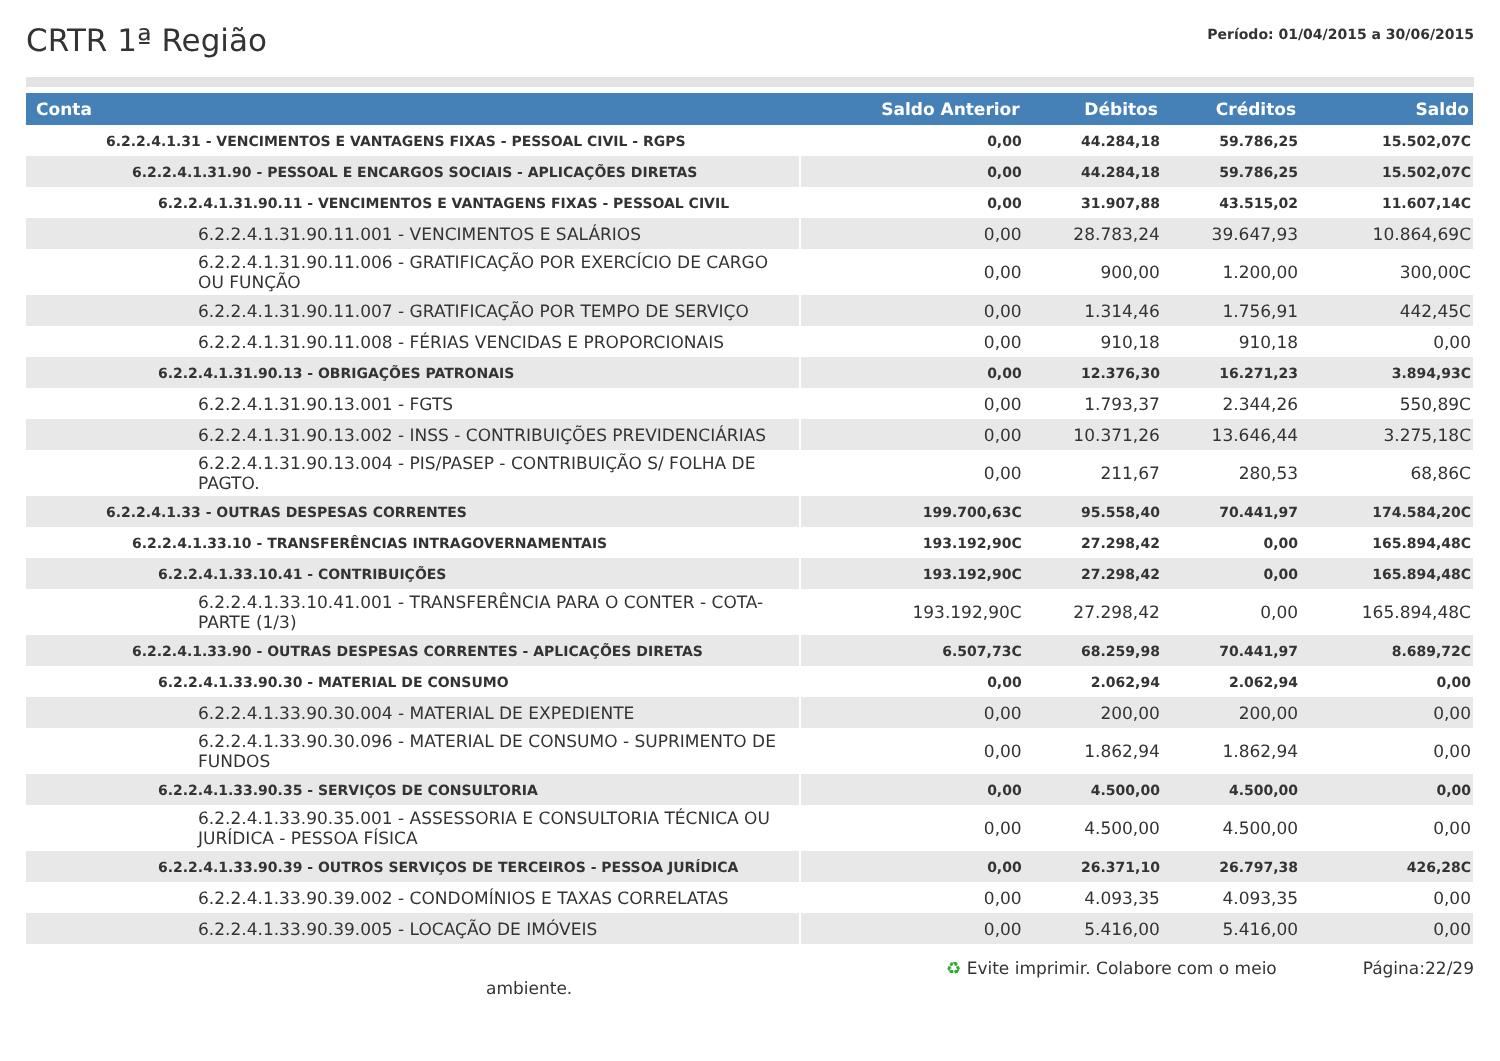CRTR 1ª Região
Período: 01/04/2015 a 30/06/2015
| Conta | Saldo Anterior | Débitos | Créditos | Saldo |
| --- | --- | --- | --- | --- |
| 6.2.2.4.1.31 - VENCIMENTOS E VANTAGENS FIXAS - PESSOAL CIVIL - RGPS | 0,00 | 44.284,18 | 59.786,25 | 15.502,07C |
| 6.2.2.4.1.31.90 - PESSOAL E ENCARGOS SOCIAIS - APLICAÇÕES DIRETAS | 0,00 | 44.284,18 | 59.786,25 | 15.502,07C |
| 6.2.2.4.1.31.90.11 - VENCIMENTOS E VANTAGENS FIXAS - PESSOAL CIVIL | 0,00 | 31.907,88 | 43.515,02 | 11.607,14C |
| 6.2.2.4.1.31.90.11.001 - VENCIMENTOS E SALÁRIOS | 0,00 | 28.783,24 | 39.647,93 | 10.864,69C |
| 6.2.2.4.1.31.90.11.006 - GRATIFICAÇÃO POR EXERCÍCIO DE CARGO OU FUNÇÃO | 0,00 | 900,00 | 1.200,00 | 300,00C |
| 6.2.2.4.1.31.90.11.007 - GRATIFICAÇÃO POR TEMPO DE SERVIÇO | 0,00 | 1.314,46 | 1.756,91 | 442,45C |
| 6.2.2.4.1.31.90.11.008 - FÉRIAS VENCIDAS E PROPORCIONAIS | 0,00 | 910,18 | 910,18 | 0,00 |
| 6.2.2.4.1.31.90.13 - OBRIGAÇÕES PATRONAIS | 0,00 | 12.376,30 | 16.271,23 | 3.894,93C |
| 6.2.2.4.1.31.90.13.001 - FGTS | 0,00 | 1.793,37 | 2.344,26 | 550,89C |
| 6.2.2.4.1.31.90.13.002 - INSS - CONTRIBUIÇÕES PREVIDENCIÁRIAS | 0,00 | 10.371,26 | 13.646,44 | 3.275,18C |
| 6.2.2.4.1.31.90.13.004 - PIS/PASEP - CONTRIBUIÇÃO S/ FOLHA DE PAGTO. | 0,00 | 211,67 | 280,53 | 68,86C |
| 6.2.2.4.1.33 - OUTRAS DESPESAS CORRENTES | 199.700,63C | 95.558,40 | 70.441,97 | 174.584,20C |
| 6.2.2.4.1.33.10 - TRANSFERÊNCIAS INTRAGOVERNAMENTAIS | 193.192,90C | 27.298,42 | 0,00 | 165.894,48C |
| 6.2.2.4.1.33.10.41 - CONTRIBUIÇÕES | 193.192,90C | 27.298,42 | 0,00 | 165.894,48C |
| 6.2.2.4.1.33.10.41.001 - TRANSFERÊNCIA PARA O CONTER - COTA-PARTE (1/3) | 193.192,90C | 27.298,42 | 0,00 | 165.894,48C |
| 6.2.2.4.1.33.90 - OUTRAS DESPESAS CORRENTES - APLICAÇÕES DIRETAS | 6.507,73C | 68.259,98 | 70.441,97 | 8.689,72C |
| 6.2.2.4.1.33.90.30 - MATERIAL DE CONSUMO | 0,00 | 2.062,94 | 2.062,94 | 0,00 |
| 6.2.2.4.1.33.90.30.004 - MATERIAL DE EXPEDIENTE | 0,00 | 200,00 | 200,00 | 0,00 |
| 6.2.2.4.1.33.90.30.096 - MATERIAL DE CONSUMO - SUPRIMENTO DE FUNDOS | 0,00 | 1.862,94 | 1.862,94 | 0,00 |
| 6.2.2.4.1.33.90.35 - SERVIÇOS DE CONSULTORIA | 0,00 | 4.500,00 | 4.500,00 | 0,00 |
| 6.2.2.4.1.33.90.35.001 - ASSESSORIA E CONSULTORIA TÉCNICA OU JURÍDICA - PESSOA FÍSICA | 0,00 | 4.500,00 | 4.500,00 | 0,00 |
| 6.2.2.4.1.33.90.39 - OUTROS SERVIÇOS DE TERCEIROS - PESSOA JURÍDICA | 0,00 | 26.371,10 | 26.797,38 | 426,28C |
| 6.2.2.4.1.33.90.39.002 - CONDOMÍNIOS E TAXAS CORRELATAS | 0,00 | 4.093,35 | 4.093,35 | 0,00 |
| 6.2.2.4.1.33.90.39.005 - LOCAÇÃO DE IMÓVEIS | 0,00 | 5.416,00 | 5.416,00 | 0,00 |
♻ Evite imprimir. Colabore com o meio ambiente. Página:22/29